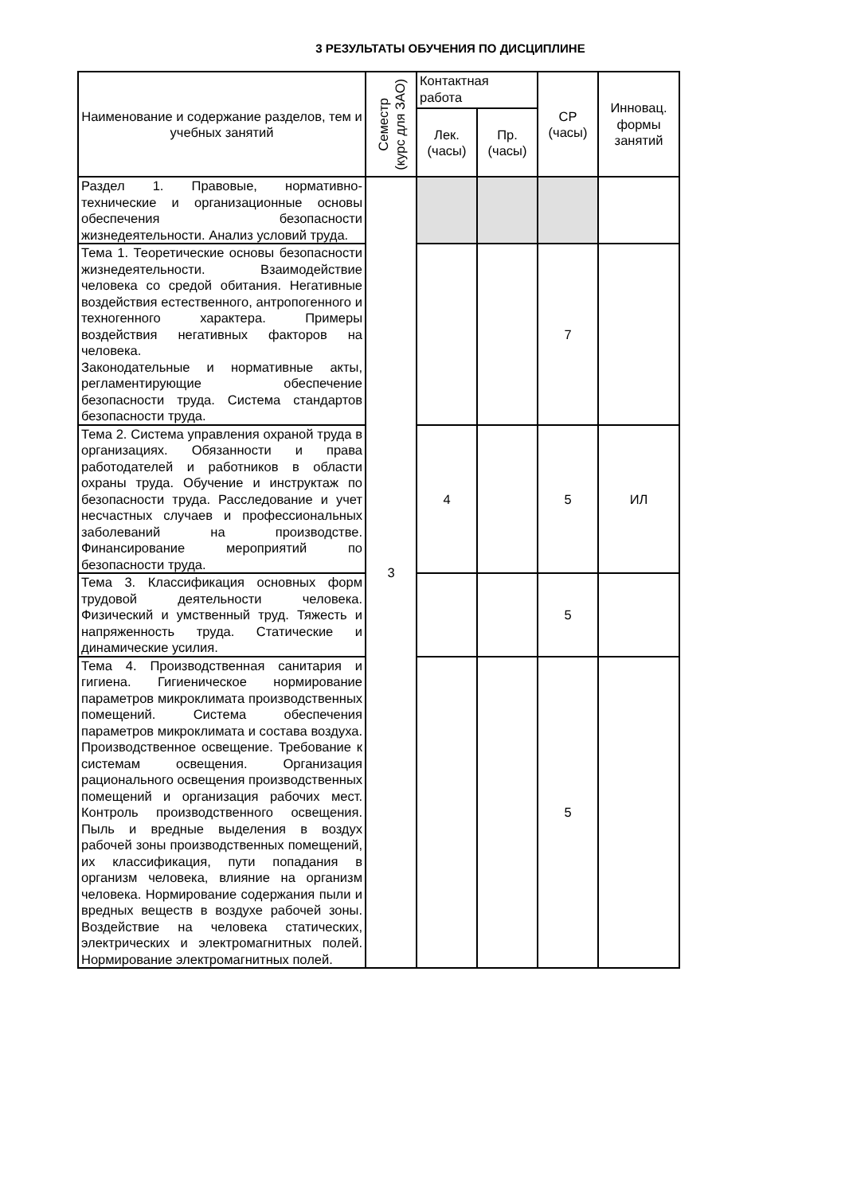3 РЕЗУЛЬТАТЫ ОБУЧЕНИЯ ПО ДИСЦИПЛИНЕ
| Наименование и содержание разделов, тем и учебных занятий | Семестр (курс для ЗАО) | Контактная работа | | СР (часы) | Инновац. формы занятий |
| --- | --- | --- | --- | --- | --- |
| | | Лек. (часы) | Пр. (часы) | | |
| Раздел 1. Правовые, нормативно-технические и организационные основы обеспечения безопасности жизнедеятельности. Анализ условий труда. | 3 | | | | |
| Тема 1. Теоретические основы безопасности жизнедеятельности. Взаимодействие человека со средой обитания. Негативные воздействия естественного, антропогенного и техногенного характера. Примеры воздействия негативных факторов на человека. Законодательные и нормативные акты, регламентирующие обеспечение безопасности труда. Система стандартов безопасности труда. | | | | 7 | |
| Тема 2. Система управления охраной труда в организациях. Обязанности и права работодателей и работников в области охраны труда. Обучение и инструктаж по безопасности труда. Расследование и учет несчастных случаев и профессиональных заболеваний на производстве. Финансирование мероприятий по безопасности труда. | | 4 | | 5 | ИЛ |
| Тема 3. Классификация основных форм трудовой деятельности человека. Физический и умственный труд. Тяжесть и напряженность труда. Статические и динамические усилия. | | | | 5 | |
| Тема 4. Производственная санитария и гигиена. Гигиеническое нормирование параметров микроклимата производственных помещений. Система обеспечения параметров микроклимата и состава воздуха. Производственное освещение. Требование к системам освещения. Организация рационального освещения производственных помещений и организация рабочих мест. Контроль производственного освещения. Пыль и вредные выделения в воздух рабочей зоны производственных помещений, их классификация, пути попадания в организм человека, влияние на организм человека. Нормирование содержания пыли и вредных веществ в воздухе рабочей зоны. Воздействие на человека статических, электрических и электромагнитных полей. Нормирование электромагнитных полей. | | | | 5 | |